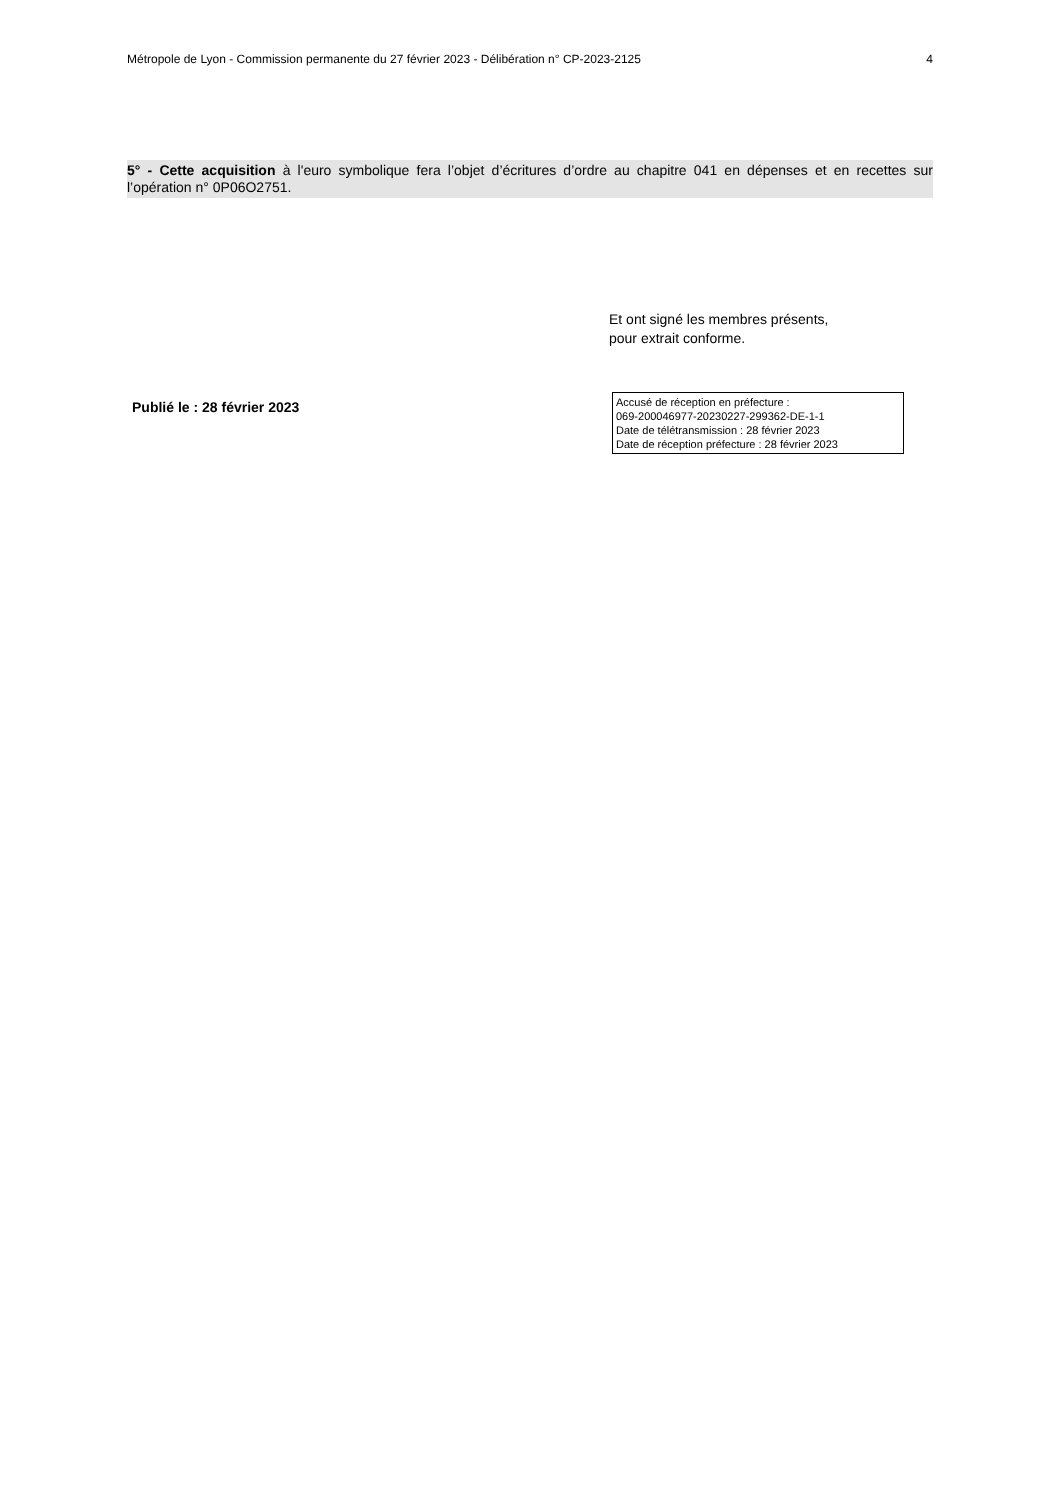Métropole de Lyon - Commission permanente du 27 février 2023 - Délibération n° CP-2023-2125 4
5° - Cette acquisition à l'euro symbolique fera l’objet d’écritures d’ordre au chapitre 041 en dépenses et en recettes sur l’opération n° 0P06O2751.
Et ont signé les membres présents,
pour extrait conforme.
Publié le : 28 février 2023
Accusé de réception en préfecture :
069-200046977-20230227-299362-DE-1-1
Date de télétransmission : 28 février 2023
Date de réception préfecture : 28 février 2023